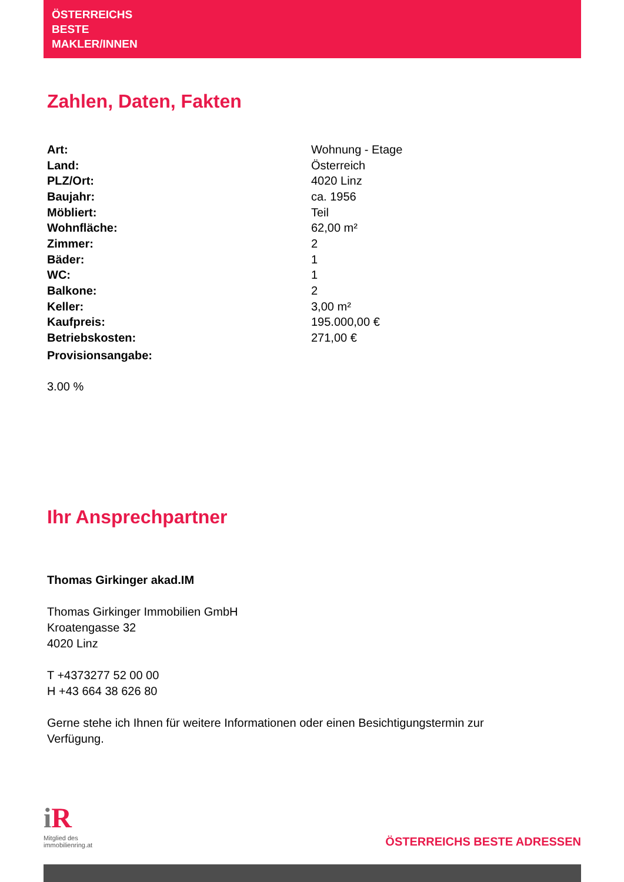ÖSTERREICHS
BESTE
MAKLER/INNEN
Zahlen, Daten, Fakten
| Art: | Wohnung - Etage |
| Land: | Österreich |
| PLZ/Ort: | 4020 Linz |
| Baujahr: | ca. 1956 |
| Möbliert: | Teil |
| Wohnfläche: | 62,00 m² |
| Zimmer: | 2 |
| Bäder: | 1 |
| WC: | 1 |
| Balkone: | 2 |
| Keller: | 3,00 m² |
| Kaufpreis: | 195.000,00 € |
| Betriebskosten: | 271,00 € |
| Provisionsangabe: | |
3.00 %
Ihr Ansprechpartner
Thomas Girkinger akad.IM
Thomas Girkinger Immobilien GmbH
Kroatengasse 32
4020 Linz
T +4373277 52 00 00
H +43 664 38 626 80
Gerne stehe ich Ihnen für weitere Informationen oder einen Besichtigungstermin zur
Verfügung.
iR
Mitglied des
immobilienring.at
ÖSTERREICHS BESTE ADRESSEN